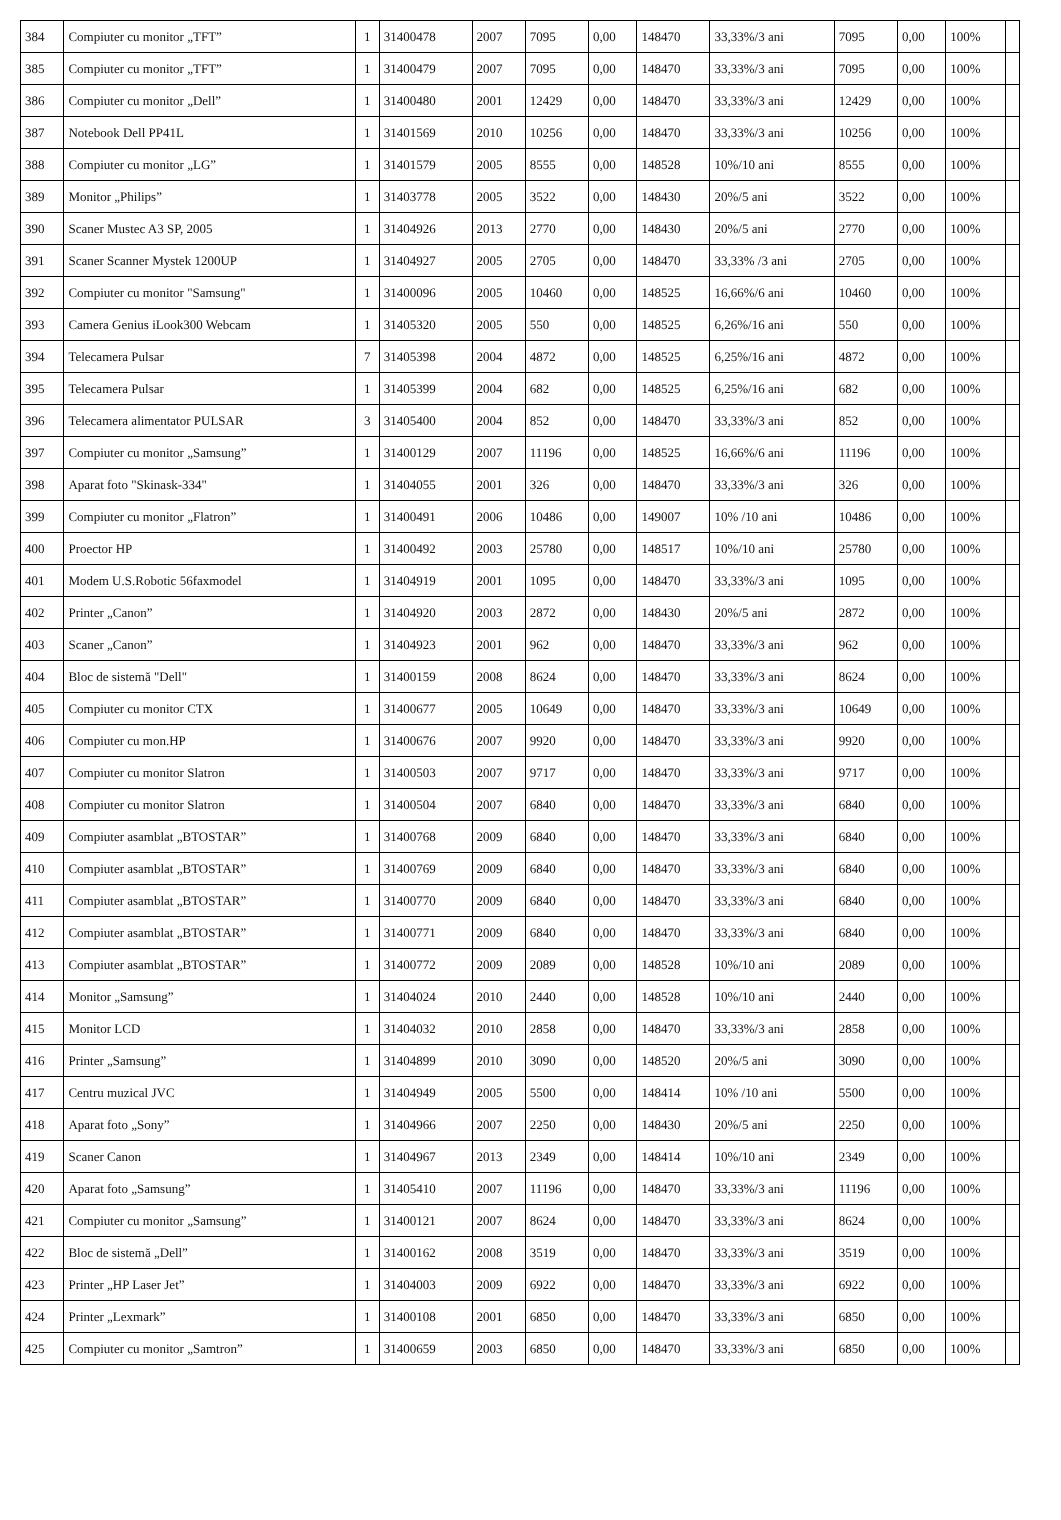| 384 | Compiuter cu monitor „TFT” | 1 | 31400478 | 2007 | 7095 | 0,00 | 148470 | 33,33%/3 ani | 7095 | 0,00 | 100% | |
| 385 | Compiuter cu monitor „TFT” | 1 | 31400479 | 2007 | 7095 | 0,00 | 148470 | 33,33%/3 ani | 7095 | 0,00 | 100% | |
| 386 | Compiuter cu monitor „Dell” | 1 | 31400480 | 2001 | 12429 | 0,00 | 148470 | 33,33%/3 ani | 12429 | 0,00 | 100% | |
| 387 | Notebook Dell PP41L | 1 | 31401569 | 2010 | 10256 | 0,00 | 148470 | 33,33%/3 ani | 10256 | 0,00 | 100% | |
| 388 | Compiuter cu monitor „LG” | 1 | 31401579 | 2005 | 8555 | 0,00 | 148528 | 10%/10 ani | 8555 | 0,00 | 100% | |
| 389 | Monitor „Philips” | 1 | 31403778 | 2005 | 3522 | 0,00 | 148430 | 20%/5 ani | 3522 | 0,00 | 100% | |
| 390 | Scaner Mustec A3 SP, 2005 | 1 | 31404926 | 2013 | 2770 | 0,00 | 148430 | 20%/5 ani | 2770 | 0,00 | 100% | |
| 391 | Scaner Scanner Mystek 1200UP | 1 | 31404927 | 2005 | 2705 | 0,00 | 148470 | 33,33% /3 ani | 2705 | 0,00 | 100% | |
| 392 | Compiuter cu monitor "Samsung" | 1 | 31400096 | 2005 | 10460 | 0,00 | 148525 | 16,66%/6 ani | 10460 | 0,00 | 100% | |
| 393 | Camera Genius iLook300 Webcam | 1 | 31405320 | 2005 | 550 | 0,00 | 148525 | 6,26%/16 ani | 550 | 0,00 | 100% | |
| 394 | Telecamera Pulsar | 7 | 31405398 | 2004 | 4872 | 0,00 | 148525 | 6,25%/16 ani | 4872 | 0,00 | 100% | |
| 395 | Telecamera Pulsar | 1 | 31405399 | 2004 | 682 | 0,00 | 148525 | 6,25%/16 ani | 682 | 0,00 | 100% | |
| 396 | Telecamera alimentator PULSAR | 3 | 31405400 | 2004 | 852 | 0,00 | 148470 | 33,33%/3 ani | 852 | 0,00 | 100% | |
| 397 | Compiuter cu monitor „Samsung” | 1 | 31400129 | 2007 | 11196 | 0,00 | 148525 | 16,66%/6 ani | 11196 | 0,00 | 100% | |
| 398 | Aparat foto "Skinask-334" | 1 | 31404055 | 2001 | 326 | 0,00 | 148470 | 33,33%/3 ani | 326 | 0,00 | 100% | |
| 399 | Compiuter cu monitor „Flatron” | 1 | 31400491 | 2006 | 10486 | 0,00 | 149007 | 10% /10 ani | 10486 | 0,00 | 100% | |
| 400 | Proector HP | 1 | 31400492 | 2003 | 25780 | 0,00 | 148517 | 10%/10 ani | 25780 | 0,00 | 100% | |
| 401 | Modem U.S.Robotic 56faxmodel | 1 | 31404919 | 2001 | 1095 | 0,00 | 148470 | 33,33%/3 ani | 1095 | 0,00 | 100% | |
| 402 | Printer „Canon” | 1 | 31404920 | 2003 | 2872 | 0,00 | 148430 | 20%/5 ani | 2872 | 0,00 | 100% | |
| 403 | Scaner „Canon” | 1 | 31404923 | 2001 | 962 | 0,00 | 148470 | 33,33%/3 ani | 962 | 0,00 | 100% | |
| 404 | Bloc de sistemă "Dell" | 1 | 31400159 | 2008 | 8624 | 0,00 | 148470 | 33,33%/3 ani | 8624 | 0,00 | 100% | |
| 405 | Compiuter cu monitor CTX | 1 | 31400677 | 2005 | 10649 | 0,00 | 148470 | 33,33%/3 ani | 10649 | 0,00 | 100% | |
| 406 | Compiuter cu mon.HP | 1 | 31400676 | 2007 | 9920 | 0,00 | 148470 | 33,33%/3 ani | 9920 | 0,00 | 100% | |
| 407 | Compiuter cu monitor Slatron | 1 | 31400503 | 2007 | 9717 | 0,00 | 148470 | 33,33%/3 ani | 9717 | 0,00 | 100% | |
| 408 | Compiuter cu monitor Slatron | 1 | 31400504 | 2007 | 6840 | 0,00 | 148470 | 33,33%/3 ani | 6840 | 0,00 | 100% | |
| 409 | Compiuter asamblat „BTOSTAR” | 1 | 31400768 | 2009 | 6840 | 0,00 | 148470 | 33,33%/3 ani | 6840 | 0,00 | 100% | |
| 410 | Compiuter asamblat „BTOSTAR” | 1 | 31400769 | 2009 | 6840 | 0,00 | 148470 | 33,33%/3 ani | 6840 | 0,00 | 100% | |
| 411 | Compiuter asamblat „BTOSTAR” | 1 | 31400770 | 2009 | 6840 | 0,00 | 148470 | 33,33%/3 ani | 6840 | 0,00 | 100% | |
| 412 | Compiuter asamblat „BTOSTAR” | 1 | 31400771 | 2009 | 6840 | 0,00 | 148470 | 33,33%/3 ani | 6840 | 0,00 | 100% | |
| 413 | Compiuter asamblat „BTOSTAR” | 1 | 31400772 | 2009 | 2089 | 0,00 | 148528 | 10%/10 ani | 2089 | 0,00 | 100% | |
| 414 | Monitor „Samsung” | 1 | 31404024 | 2010 | 2440 | 0,00 | 148528 | 10%/10 ani | 2440 | 0,00 | 100% | |
| 415 | Monitor LCD | 1 | 31404032 | 2010 | 2858 | 0,00 | 148470 | 33,33%/3 ani | 2858 | 0,00 | 100% | |
| 416 | Printer „Samsung” | 1 | 31404899 | 2010 | 3090 | 0,00 | 148520 | 20%/5 ani | 3090 | 0,00 | 100% | |
| 417 | Centru muzical JVC | 1 | 31404949 | 2005 | 5500 | 0,00 | 148414 | 10% /10 ani | 5500 | 0,00 | 100% | |
| 418 | Aparat foto „Sony” | 1 | 31404966 | 2007 | 2250 | 0,00 | 148430 | 20%/5 ani | 2250 | 0,00 | 100% | |
| 419 | Scaner Canon | 1 | 31404967 | 2013 | 2349 | 0,00 | 148414 | 10%/10 ani | 2349 | 0,00 | 100% | |
| 420 | Aparat foto „Samsung” | 1 | 31405410 | 2007 | 11196 | 0,00 | 148470 | 33,33%/3 ani | 11196 | 0,00 | 100% | |
| 421 | Compiuter cu monitor „Samsung” | 1 | 31400121 | 2007 | 8624 | 0,00 | 148470 | 33,33%/3 ani | 8624 | 0,00 | 100% | |
| 422 | Bloc de sistemă „Dell” | 1 | 31400162 | 2008 | 3519 | 0,00 | 148470 | 33,33%/3 ani | 3519 | 0,00 | 100% | |
| 423 | Printer „HP Laser Jet” | 1 | 31404003 | 2009 | 6922 | 0,00 | 148470 | 33,33%/3 ani | 6922 | 0,00 | 100% | |
| 424 | Printer „Lexmark” | 1 | 31400108 | 2001 | 6850 | 0,00 | 148470 | 33,33%/3 ani | 6850 | 0,00 | 100% | |
| 425 | Compiuter cu monitor „Samtron” | 1 | 31400659 | 2003 | 6850 | 0,00 | 148470 | 33,33%/3 ani | 6850 | 0,00 | 100% | |